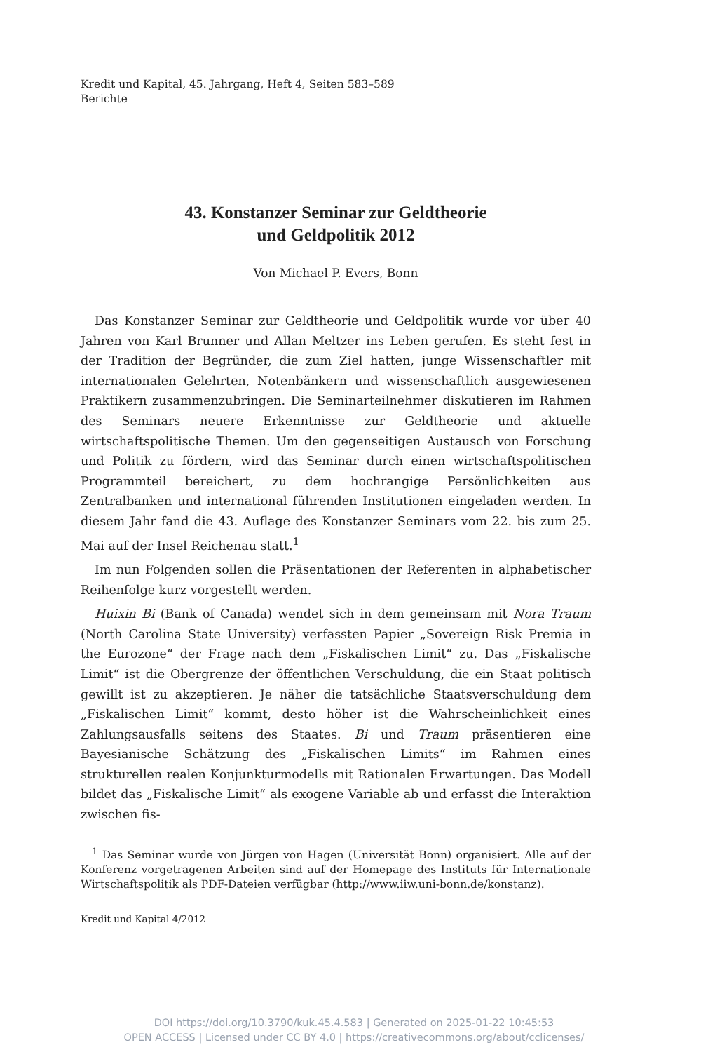Kredit und Kapital, 45. Jahrgang, Heft 4, Seiten 583–589
Berichte
43. Konstanzer Seminar zur Geldtheorie
und Geldpolitik 2012
Von Michael P. Evers, Bonn
Das Konstanzer Seminar zur Geldtheorie und Geldpolitik wurde vor über 40 Jahren von Karl Brunner und Allan Meltzer ins Leben gerufen. Es steht fest in der Tradition der Begründer, die zum Ziel hatten, junge Wissenschaftler mit internationalen Gelehrten, Notenbänkern und wissenschaftlich ausgewiesenen Praktikern zusammenzubringen. Die Seminarteilnehmer diskutieren im Rahmen des Seminars neuere Erkenntnisse zur Geldtheorie und aktuelle wirtschaftspolitische Themen. Um den gegenseitigen Austausch von Forschung und Politik zu fördern, wird das Seminar durch einen wirtschaftspolitischen Programmteil bereichert, zu dem hochrangige Persönlichkeiten aus Zentralbanken und international führenden Institutionen eingeladen werden. In diesem Jahr fand die 43. Auflage des Konstanzer Seminars vom 22. bis zum 25. Mai auf der Insel Reichenau statt.<sup>1</sup>
Im nun Folgenden sollen die Präsentationen der Referenten in alphabetischer Reihenfolge kurz vorgestellt werden.
Huixin Bi (Bank of Canada) wendet sich in dem gemeinsam mit Nora Traum (North Carolina State University) verfassten Papier „Sovereign Risk Premia in the Eurozone“ der Frage nach dem „Fiskalischen Limit“ zu. Das „Fiskalische Limit“ ist die Obergrenze der öffentlichen Verschuldung, die ein Staat politisch gewillt ist zu akzeptieren. Je näher die tatsächliche Staatsverschuldung dem „Fiskalischen Limit“ kommt, desto höher ist die Wahrscheinlichkeit eines Zahlungsausfalls seitens des Staates. Bi und Traum präsentieren eine Bayesianische Schätzung des „Fiskalischen Limits“ im Rahmen eines strukturellen realen Konjunkturmodells mit Rationalen Erwartungen. Das Modell bildet das „Fiskalische Limit“ als exogene Variable ab und erfasst die Interaktion zwischen fis-
<sup>1</sup> Das Seminar wurde von Jürgen von Hagen (Universität Bonn) organisiert. Alle auf der Konferenz vorgetragenen Arbeiten sind auf der Homepage des Instituts für Internationale Wirtschaftspolitik als PDF-Dateien verfügbar (http://www.iiw.uni-bonn.de/konstanz).
Kredit und Kapital 4/2012
DOI https://doi.org/10.3790/kuk.45.4.583 | Generated on 2025-01-22 10:45:53
OPEN ACCESS | Licensed under CC BY 4.0 | https://creativecommons.org/about/cclicenses/